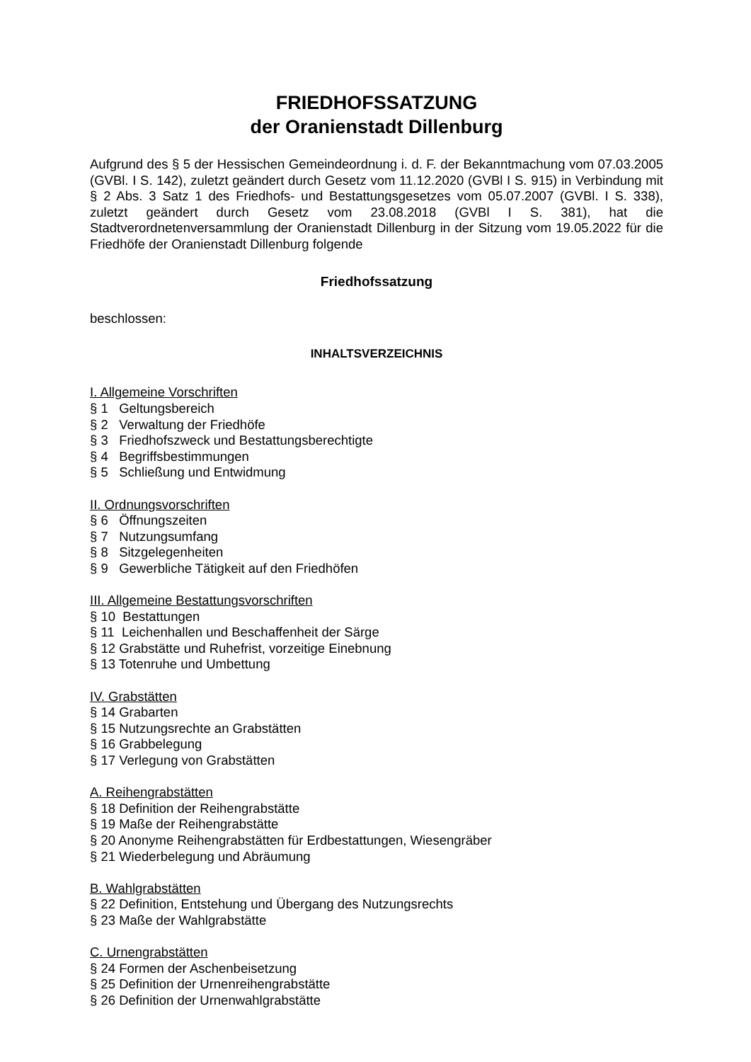FRIEDHOFSSATZUNG
der Oranienstadt Dillenburg
Aufgrund des § 5 der Hessischen Gemeindeordnung i. d. F. der Bekanntmachung vom 07.03.2005 (GVBl. I S. 142), zuletzt geändert durch Gesetz vom 11.12.2020 (GVBl I S. 915) in Verbindung mit § 2 Abs. 3 Satz 1 des Friedhofs- und Bestattungsgesetzes vom 05.07.2007 (GVBl. I S. 338), zuletzt geändert durch Gesetz vom 23.08.2018 (GVBl I S. 381), hat die Stadtverordnetenversammlung der Oranienstadt Dillenburg in der Sitzung vom 19.05.2022 für die Friedhöfe der Oranienstadt Dillenburg folgende
Friedhofssatzung
beschlossen:
INHALTSVERZEICHNIS
I. Allgemeine Vorschriften
§ 1 Geltungsbereich
§ 2 Verwaltung der Friedhöfe
§ 3 Friedhofszweck und Bestattungsberechtigte
§ 4 Begriffsbestimmungen
§ 5 Schließung und Entwidmung
II. Ordnungsvorschriften
§ 6 Öffnungszeiten
§ 7 Nutzungsumfang
§ 8 Sitzgelegenheiten
§ 9 Gewerbliche Tätigkeit auf den Friedhöfen
III. Allgemeine Bestattungsvorschriften
§ 10 Bestattungen
§ 11 Leichenhallen und Beschaffenheit der Särge
§ 12 Grabstätte und Ruhefrist, vorzeitige Einebnung
§ 13 Totenruhe und Umbettung
IV. Grabstätten
§ 14 Grabarten
§ 15 Nutzungsrechte an Grabstätten
§ 16 Grabbelegung
§ 17 Verlegung von Grabstätten
A. Reihengrabstätten
§ 18 Definition der Reihengrabstätte
§ 19 Maße der Reihengrabstätte
§ 20 Anonyme Reihengrabstätten für Erdbestattungen, Wiesengräber
§ 21 Wiederbelegung und Abräumung
B. Wahlgrabstätten
§ 22 Definition, Entstehung und Übergang des Nutzungsrechts
§ 23 Maße der Wahlgrabstätte
C. Urnengrabstätten
§ 24 Formen der Aschenbeisetzung
§ 25 Definition der Urnenreihengrabstätte
§ 26 Definition der Urnenwahlgrabstätte